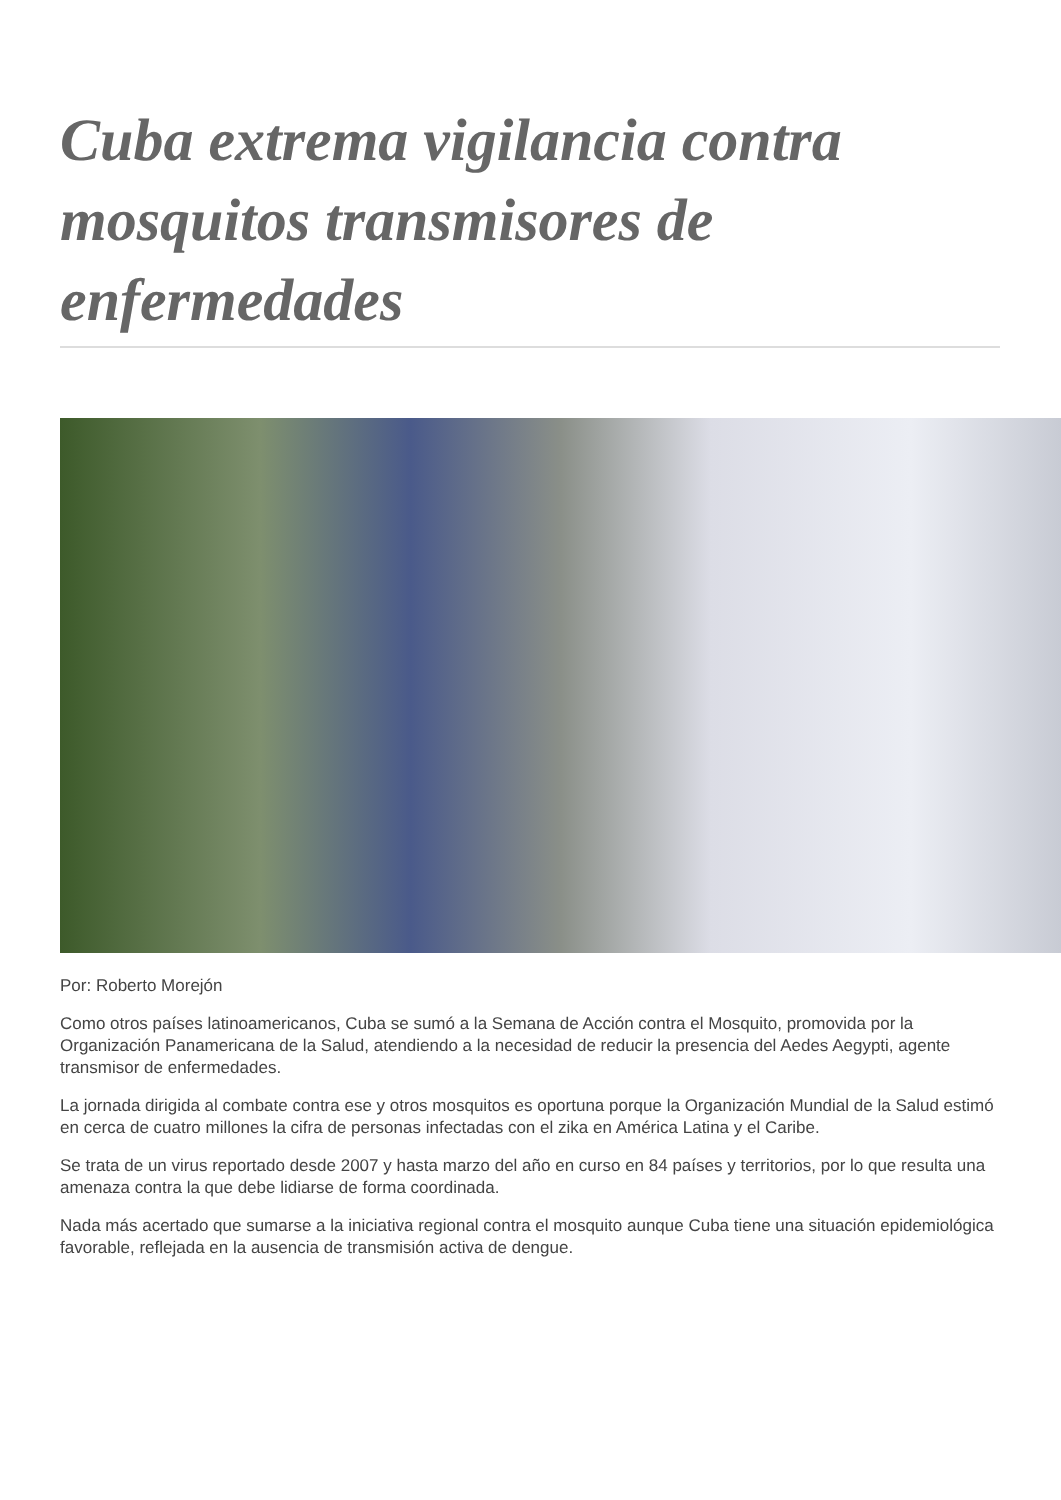Cuba extrema vigilancia contra mosquitos transmisores de enfermedades
Por: Roberto Morejón
Como otros países latinoamericanos, Cuba se sumó a la Semana de Acción contra el Mosquito, promovida por la Organización Panamericana de la Salud, atendiendo a la necesidad de reducir la presencia del Aedes Aegypti, agente transmisor de enfermedades.
La jornada dirigida al combate contra ese y otros mosquitos es oportuna porque la Organización Mundial de la Salud estimó en cerca de cuatro millones la cifra de personas infectadas con el zika en América Latina y el Caribe.
Se trata de un virus reportado desde 2007 y hasta marzo del año en curso en 84 países y territorios, por lo que resulta una amenaza contra la que debe lidiarse de forma coordinada.
Nada más acertado que sumarse a la iniciativa regional contra el mosquito aunque Cuba tiene una situación epidemiológica favorable, reflejada en la ausencia de transmisión activa de dengue.